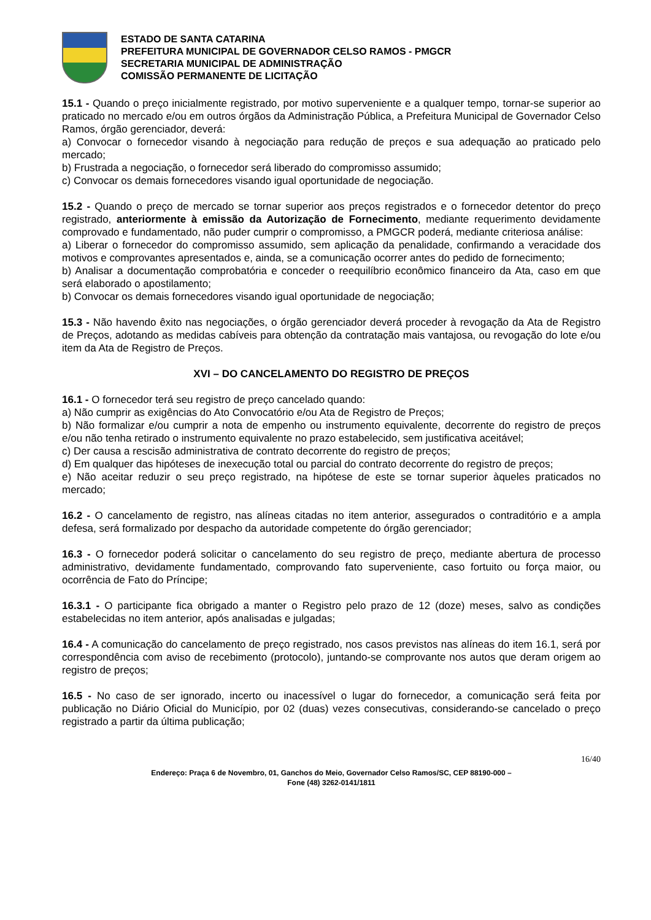ESTADO DE SANTA CATARINA
PREFEITURA MUNICIPAL DE GOVERNADOR CELSO RAMOS - PMGCR
SECRETARIA MUNICIPAL DE ADMINISTRAÇÃO
COMISSÃO PERMANENTE DE LICITAÇÃO
15.1 - Quando o preço inicialmente registrado, por motivo superveniente e a qualquer tempo, tornar-se superior ao praticado no mercado e/ou em outros órgãos da Administração Pública, a Prefeitura Municipal de Governador Celso Ramos, órgão gerenciador, deverá:
a) Convocar o fornecedor visando à negociação para redução de preços e sua adequação ao praticado pelo mercado;
b) Frustrada a negociação, o fornecedor será liberado do compromisso assumido;
c) Convocar os demais fornecedores visando igual oportunidade de negociação.
15.2 - Quando o preço de mercado se tornar superior aos preços registrados e o fornecedor detentor do preço registrado, anteriormente à emissão da Autorização de Fornecimento, mediante requerimento devidamente comprovado e fundamentado, não puder cumprir o compromisso, a PMGCR poderá, mediante criteriosa análise:
a) Liberar o fornecedor do compromisso assumido, sem aplicação da penalidade, confirmando a veracidade dos motivos e comprovantes apresentados e, ainda, se a comunicação ocorrer antes do pedido de fornecimento;
b) Analisar a documentação comprobatória e conceder o reequilíbrio econômico financeiro da Ata, caso em que será elaborado o apostilamento;
b) Convocar os demais fornecedores visando igual oportunidade de negociação;
15.3 - Não havendo êxito nas negociações, o órgão gerenciador deverá proceder à revogação da Ata de Registro de Preços, adotando as medidas cabíveis para obtenção da contratação mais vantajosa, ou revogação do lote e/ou item da Ata de Registro de Preços.
XVI – DO CANCELAMENTO DO REGISTRO DE PREÇOS
16.1 - O fornecedor terá seu registro de preço cancelado quando:
a) Não cumprir as exigências do Ato Convocatório e/ou Ata de Registro de Preços;
b) Não formalizar e/ou cumprir a nota de empenho ou instrumento equivalente, decorrente do registro de preços e/ou não tenha retirado o instrumento equivalente no prazo estabelecido, sem justificativa aceitável;
c) Der causa a rescisão administrativa de contrato decorrente do registro de preços;
d) Em qualquer das hipóteses de inexecução total ou parcial do contrato decorrente do registro de preços;
e) Não aceitar reduzir o seu preço registrado, na hipótese de este se tornar superior àqueles praticados no mercado;
16.2 - O cancelamento de registro, nas alíneas citadas no item anterior, assegurados o contraditório e a ampla defesa, será formalizado por despacho da autoridade competente do órgão gerenciador;
16.3 - O fornecedor poderá solicitar o cancelamento do seu registro de preço, mediante abertura de processo administrativo, devidamente fundamentado, comprovando fato superveniente, caso fortuito ou força maior, ou ocorrência de Fato do Príncipe;
16.3.1 - O participante fica obrigado a manter o Registro pelo prazo de 12 (doze) meses, salvo as condições estabelecidas no item anterior, após analisadas e julgadas;
16.4 - A comunicação do cancelamento de preço registrado, nos casos previstos nas alíneas do item 16.1, será por correspondência com aviso de recebimento (protocolo), juntando-se comprovante nos autos que deram origem ao registro de preços;
16.5 - No caso de ser ignorado, incerto ou inacessível o lugar do fornecedor, a comunicação será feita por publicação no Diário Oficial do Município, por 02 (duas) vezes consecutivas, considerando-se cancelado o preço registrado a partir da última publicação;
16/40
Endereço: Praça 6 de Novembro, 01, Ganchos do Meio, Governador Celso Ramos/SC, CEP 88190-000 –
Fone (48) 3262-0141/1811